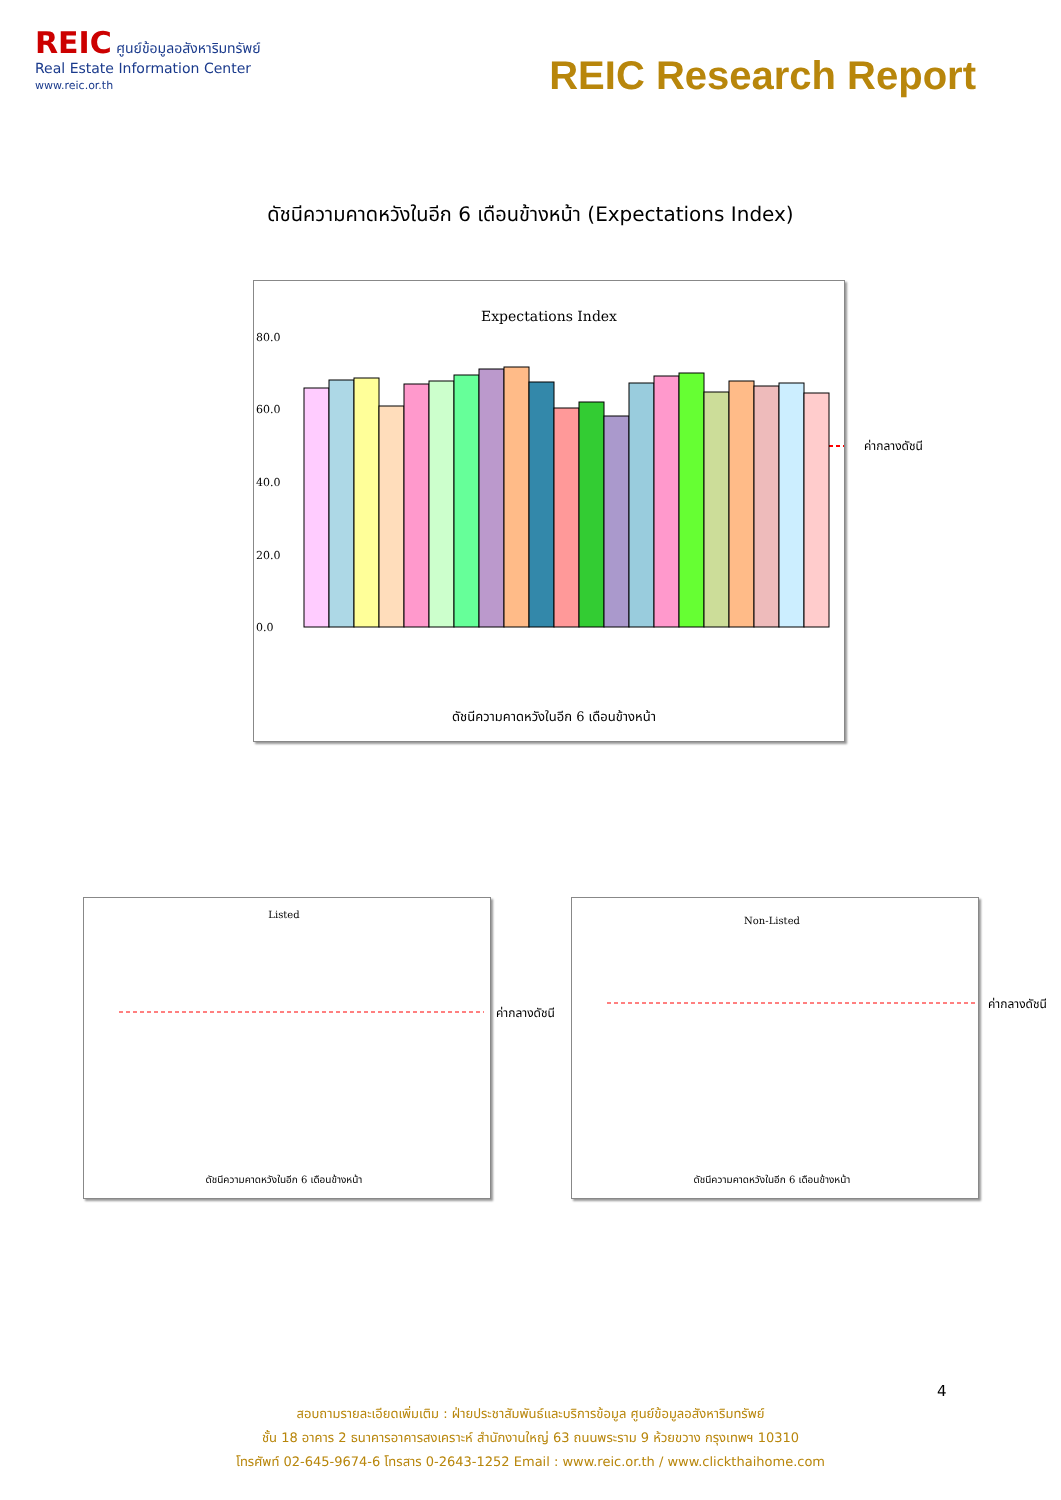REIC ศูนย์ข้อมูลอสังหาริมทรัพย์
Real Estate Information Center
www.reic.or.th
REIC Research Report
ดัชนีความคาดหวังในอีก 6 เดือนข้างหน้า (Expectations Index)
Expectations Index
ค่ากลางดัชนี
80.0
60.0
40.0
20.0
0.0
ดัชนีความคาดหวังในอีก 6 เดือนข้างหน้า
Listed
ดัชนีความคาดหวังในอีก 6 เดือนข้างหน้า
ค่ากลางดัชนี
Non-Listed
ดัชนีความคาดหวังในอีก 6 เดือนข้างหน้า
ค่ากลางดัชนี
4
สอบถามรายละเอียดเพิ่มเติม : ฝ่ายประชาสัมพันธ์และบริการข้อมูล ศูนย์ข้อมูลอสังหาริมทรัพย์
ชั้น 18 อาคาร 2 ธนาคารอาคารสงเคราะห์ สำนักงานใหญ่ 63 ถนนพระราม 9 ห้วยขวาง กรุงเทพฯ 10310
โทรศัพท์ 02-645-9674-6 โทรสาร 0-2643-1252 Email : www.reic.or.th / www.clickthaihome.com